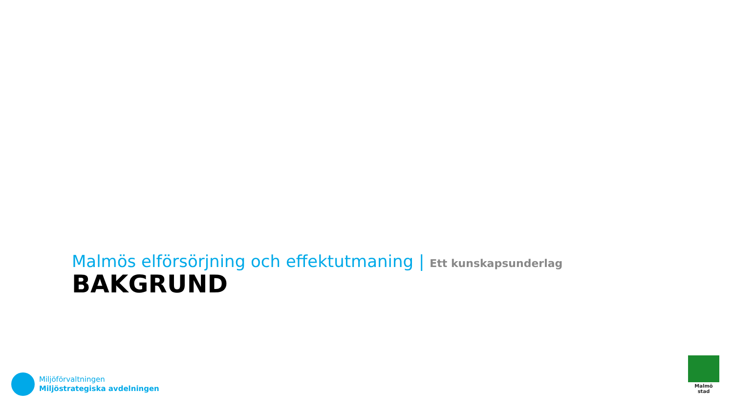Malmös elförsörjning och effektutmaning | Ett kunskapsunderlag
BAKGRUND
Miljöförvaltningen
Miljöstrategiska avdelningen
Malmö stad